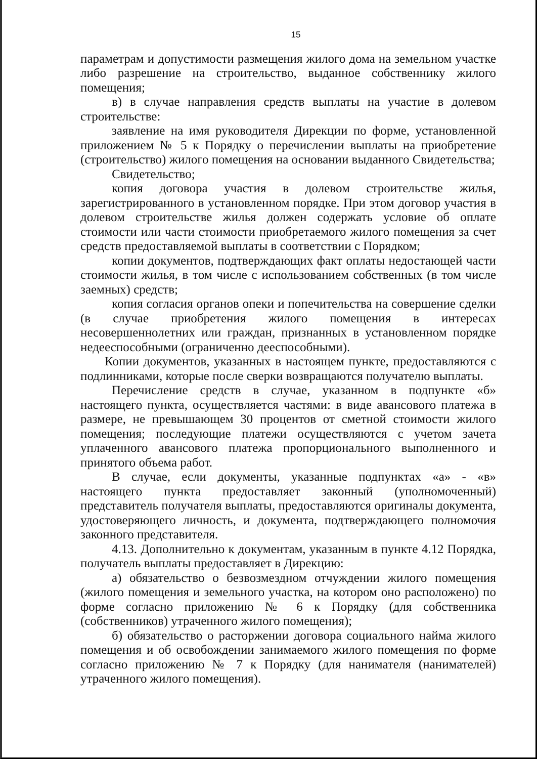15
параметрам и допустимости размещения жилого дома на земельном участке либо разрешение на строительство, выданное собственнику жилого помещения;
в) в случае направления средств выплаты на участие в долевом строительстве:
заявление на имя руководителя Дирекции по форме, установленной приложением № 5 к Порядку о перечислении выплаты на приобретение (строительство) жилого помещения на основании выданного Свидетельства;
Свидетельство;
копия договора участия в долевом строительстве жилья, зарегистрированного в установленном порядке. При этом договор участия в долевом строительстве жилья должен содержать условие об оплате стоимости или части стоимости приобретаемого жилого помещения за счет средств предоставляемой выплаты в соответствии с Порядком;
копии документов, подтверждающих факт оплаты недостающей части стоимости жилья, в том числе с использованием собственных (в том числе заемных) средств;
копия согласия органов опеки и попечительства на совершение сделки (в случае приобретения жилого помещения в интересах несовершеннолетних или граждан, признанных в установленном порядке недееспособными (ограниченно дееспособными).
Копии документов, указанных в настоящем пункте, предоставляются с подлинниками, которые после сверки возвращаются получателю выплаты.
Перечисление средств в случае, указанном в подпункте «б» настоящего пункта, осуществляется частями: в виде авансового платежа в размере, не превышающем 30 процентов от сметной стоимости жилого помещения; последующие платежи осуществляются с учетом зачета уплаченного авансового платежа пропорционального выполненного и принятого объема работ.
В случае, если документы, указанные подпунктах «а» - «в» настоящего пункта предоставляет законный (уполномоченный) представитель получателя выплаты, предоставляются оригиналы документа, удостоверяющего личность, и документа, подтверждающего полномочия законного представителя.
4.13. Дополнительно к документам, указанным в пункте 4.12 Порядка, получатель выплаты предоставляет в Дирекцию:
а) обязательство о безвозмездном отчуждении жилого помещения (жилого помещения и земельного участка, на котором оно расположено) по форме согласно приложению № 6 к Порядку (для собственника (собственников) утраченного жилого помещения);
б) обязательство о расторжении договора социального найма жилого помещения и об освобождении занимаемого жилого помещения по форме согласно приложению № 7 к Порядку (для нанимателя (нанимателей) утраченного жилого помещения).